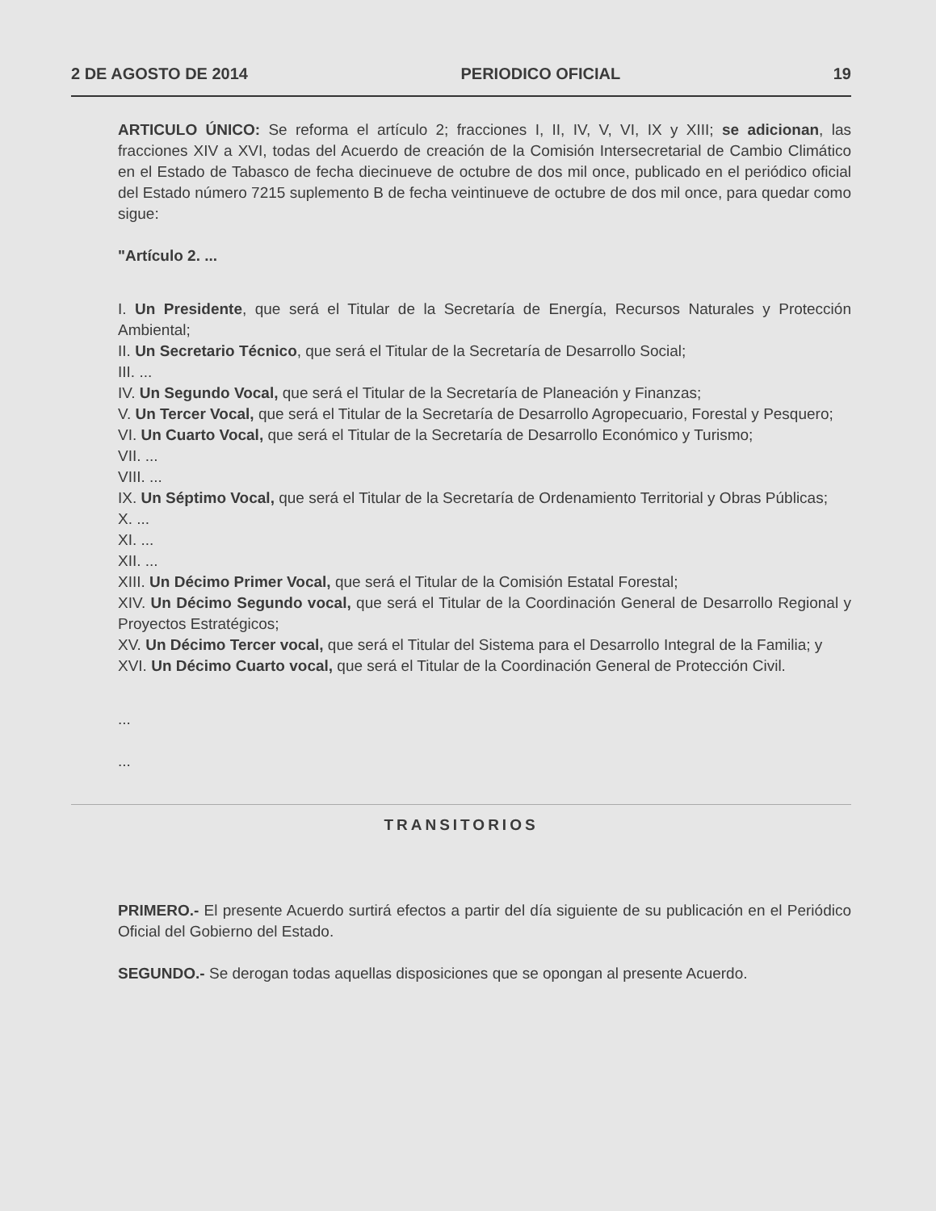2 DE AGOSTO DE 2014 PERIODICO OFICIAL 19
ARTICULO ÚNICO: Se reforma el artículo 2; fracciones I, II, IV, V, VI, IX y XIII; se adicionan, las fracciones XIV a XVI, todas del Acuerdo de creación de la Comisión Intersecretarial de Cambio Climático en el Estado de Tabasco de fecha diecinueve de octubre de dos mil once, publicado en el periódico oficial del Estado número 7215 suplemento B de fecha veintinueve de octubre de dos mil once, para quedar como sigue:
"Artículo 2. ...
I. Un Presidente, que será el Titular de la Secretaría de Energía, Recursos Naturales y Protección Ambiental;
II. Un Secretario Técnico, que será el Titular de la Secretaría de Desarrollo Social;
III. ...
IV. Un Segundo Vocal, que será el Titular de la Secretaría de Planeación y Finanzas;
V. Un Tercer Vocal, que será el Titular de la Secretaría de Desarrollo Agropecuario, Forestal y Pesquero;
VI. Un Cuarto Vocal, que será el Titular de la Secretaría de Desarrollo Económico y Turismo;
VII. ...
VIII. ...
IX. Un Séptimo Vocal, que será el Titular de la Secretaría de Ordenamiento Territorial y Obras Públicas;
X. ...
XI. ...
XII. ...
XIII. Un Décimo Primer Vocal, que será el Titular de la Comisión Estatal Forestal;
XIV. Un Décimo Segundo vocal, que será el Titular de la Coordinación General de Desarrollo Regional y Proyectos Estratégicos;
XV. Un Décimo Tercer vocal, que será el Titular del Sistema para el Desarrollo Integral de la Familia; y
XVI. Un Décimo Cuarto vocal, que será el Titular de la Coordinación General de Protección Civil.
...
...
TRANSITORIOS
PRIMERO.- El presente Acuerdo surtirá efectos a partir del día siguiente de su publicación en el Periódico Oficial del Gobierno del Estado.
SEGUNDO.- Se derogan todas aquellas disposiciones que se opongan al presente Acuerdo.